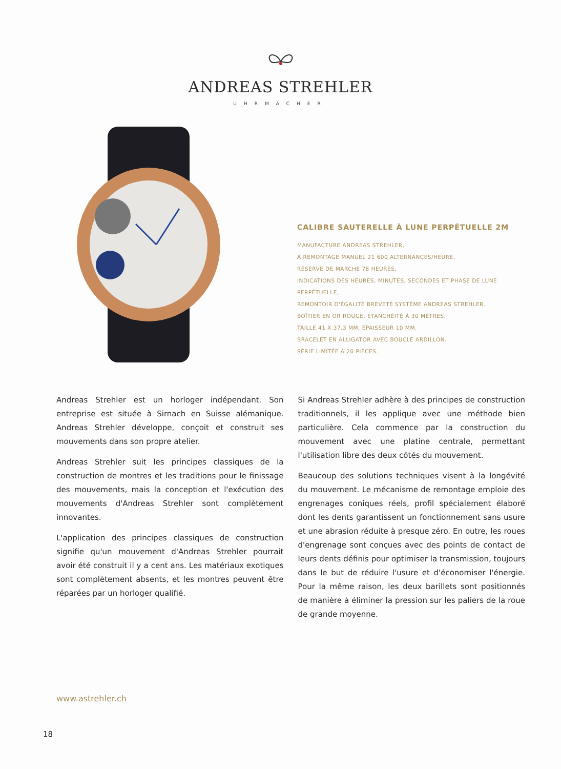ANDREAS STREHLER
UHRMACHER
CALIBRE SAUTERELLE À LUNE PERPÉTUELLE 2M
MANUFACTURE ANDREAS STREHLER,
À REMONTAGE MANUEL 21 600 ALTERNANCES/HEURE,
RÉSERVE DE MARCHE 78 HEURES,
INDICATIONS DES HEURES, MINUTES, SECONDES ET PHASE DE LUNE
PERPÉTUELLE,
REMONTOIR D'ÉGALITÉ BREVETÉ SYSTÈME ANDREAS STREHLER.
BOÎTIER EN OR ROUGE, ÉTANCHÉITÉ À 30 MÈTRES,
TAILLE 41 X 37,3 MM, ÉPAISSEUR 10 MM.
BRACELET EN ALLIGATOR AVEC BOUCLE ARDILLON.
SÉRIE LIMITÉE À 20 PIÈCES.
Andreas Strehler est un horloger indépendant. Son entreprise est située à Sirnach en Suisse alémanique. Andreas Strehler développe, conçoit et construit ses mouvements dans son propre atelier.
Andreas Strehler suit les principes classiques de la construction de montres et les traditions pour le finissage des mouvements, mais la conception et l'exécution des mouvements d'Andreas Strehler sont complètement innovantes.
L'application des principes classiques de construction signifie qu'un mouvement d'Andreas Strehler pourrait avoir été construit il y a cent ans. Les matériaux exotiques sont complètement absents, et les montres peuvent être réparées par un horloger qualifié.
Si Andreas Strehler adhère à des principes de construction traditionnels, il les applique avec une méthode bien particulière. Cela commence par la construction du mouvement avec une platine centrale, permettant l'utilisation libre des deux côtés du mouvement.
Beaucoup des solutions techniques visent à la longévité du mouvement. Le mécanisme de remontage emploie des engrenages coniques réels, profil spécialement élaboré dont les dents garantissent un fonctionnement sans usure et une abrasion réduite à presque zéro. En outre, les roues d'engrenage sont conçues avec des points de contact de leurs dents définis pour optimiser la transmission, toujours dans le but de réduire l'usure et d'économiser l'énergie. Pour la même raison, les deux barillets sont positionnés de manière à éliminer la pression sur les paliers de la roue de grande moyenne.
www.astrehler.ch
18